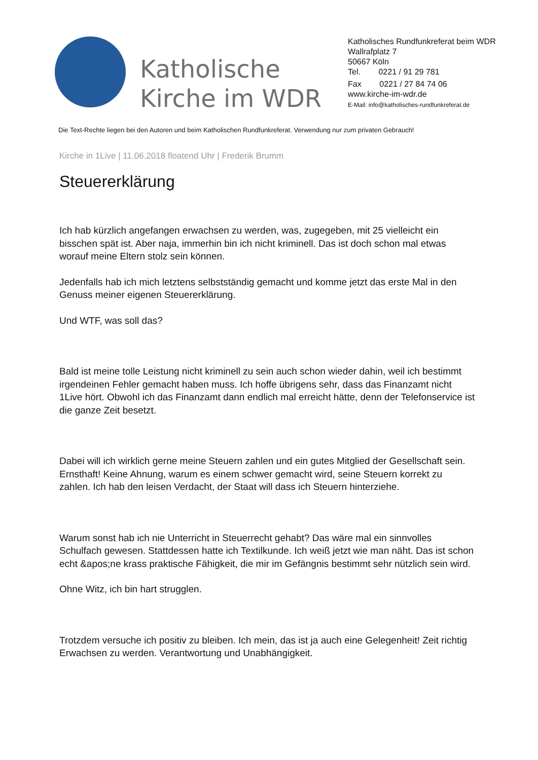Katholische Kirche im WDR
Katholisches Rundfunkreferat beim WDR
Wallrafplatz 7
50667 Köln
Tel. 0221 / 91 29 781
Fax 0221 / 27 84 74 06
www.kirche-im-wdr.de
E-Mail: info@katholisches-rundfunkreferat.de
Die Text-Rechte liegen bei den Autoren und beim Katholischen Rundfunkreferat. Verwendung nur zum privaten Gebrauch!
Kirche in 1Live | 11.06.2018 floatend Uhr | Frederik Brumm
Steuererklärung
Ich hab kürzlich angefangen erwachsen zu werden, was, zugegeben, mit 25 vielleicht ein bisschen spät ist. Aber naja, immerhin bin ich nicht kriminell. Das ist doch schon mal etwas worauf meine Eltern stolz sein können.
Jedenfalls hab ich mich letztens selbstständig gemacht und komme jetzt das erste Mal in den Genuss meiner eigenen Steuererklärung.
Und WTF, was soll das?
Bald ist meine tolle Leistung nicht kriminell zu sein auch schon wieder dahin, weil ich bestimmt irgendeinen Fehler gemacht haben muss. Ich hoffe übrigens sehr, dass das Finanzamt nicht 1Live hört. Obwohl ich das Finanzamt dann endlich mal erreicht hätte, denn der Telefonservice ist die ganze Zeit besetzt.
Dabei will ich wirklich gerne meine Steuern zahlen und ein gutes Mitglied der Gesellschaft sein. Ernsthaft! Keine Ahnung, warum es einem schwer gemacht wird, seine Steuern korrekt zu zahlen. Ich hab den leisen Verdacht, der Staat will dass ich Steuern hinterziehe.
Warum sonst hab ich nie Unterricht in Steuerrecht gehabt? Das wäre mal ein sinnvolles Schulfach gewesen. Stattdessen hatte ich Textilkunde. Ich weiß jetzt wie man näht. Das ist schon echt &apos;ne krass praktische Fähigkeit, die mir im Gefängnis bestimmt sehr nützlich sein wird.
Ohne Witz, ich bin hart strugglen.
Trotzdem versuche ich positiv zu bleiben. Ich mein, das ist ja auch eine Gelegenheit! Zeit richtig Erwachsen zu werden. Verantwortung und Unabhängigkeit.